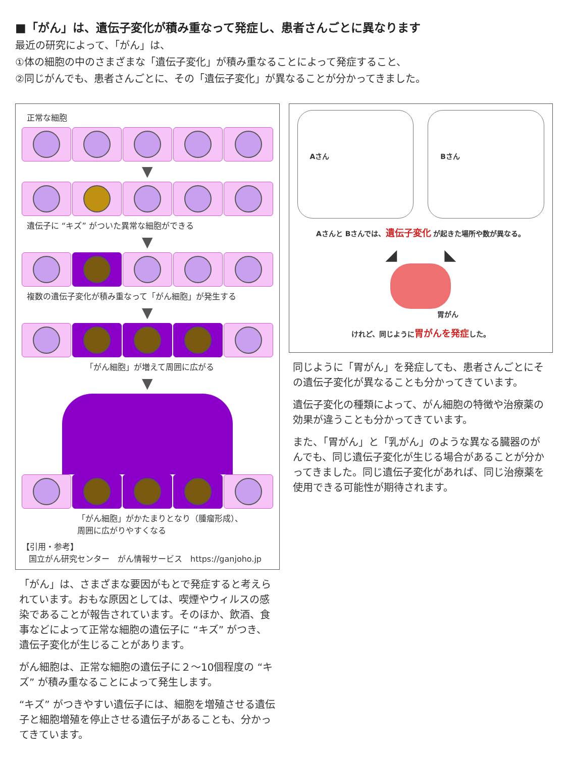■「がん」は、遺伝子変化が積み重なって発症し、患者さんごとに異なります
最近の研究によって、「がん」は、
①体の細胞の中のさまざまな「遺伝子変化」が積み重なることによって発症すること、
②同じがんでも、患者さんごとに、その「遺伝子変化」が異なることが分かってきました。
正常な細胞
▼
遺伝子に “キズ” がついた異常な細胞ができる
▼
複数の遺伝子変化が積み重なって「がん細胞」が発生する
▼
「がん細胞」が増えて周囲に広がる
▼
「がん細胞」がかたまりとなり（腫瘤形成）、
周囲に広がりやすくなる
【引用・参考】
国立がん研究センター　がん情報サービス　https://ganjoho.jp
「がん」は、さまざまな要因がもとで発症すると考えられています。おもな原因としては、喫煙やウィルスの感染であることが報告されています。そのほか、飲酒、食事などによって正常な細胞の遺伝子に “キズ” がつき、遺伝子変化が生じることがあります。
がん細胞は、正常な細胞の遺伝子に２～10個程度の “キズ” が積み重なることによって発生します。
“キズ” がつきやすい遺伝子には、細胞を増殖させる遺伝子と細胞増殖を停止させる遺伝子があることも、分かってきています。
Aさん Bさん
Aさんと Bさんでは、遺伝子変化 が起きた場所や数が異なる。
◢ ◣
胃がん
けれど、同じように胃がんを発症した。
同じように「胃がん」を発症しても、患者さんごとにその遺伝子変化が異なることも分かってきています。
遺伝子変化の種類によって、がん細胞の特徴や治療薬の効果が違うことも分かってきています。
また、「胃がん」と「乳がん」のような異なる臓器のがんでも、同じ遺伝子変化が生じる場合があることが分かってきました。同じ遺伝子変化があれば、同じ治療薬を使用できる可能性が期待されます。